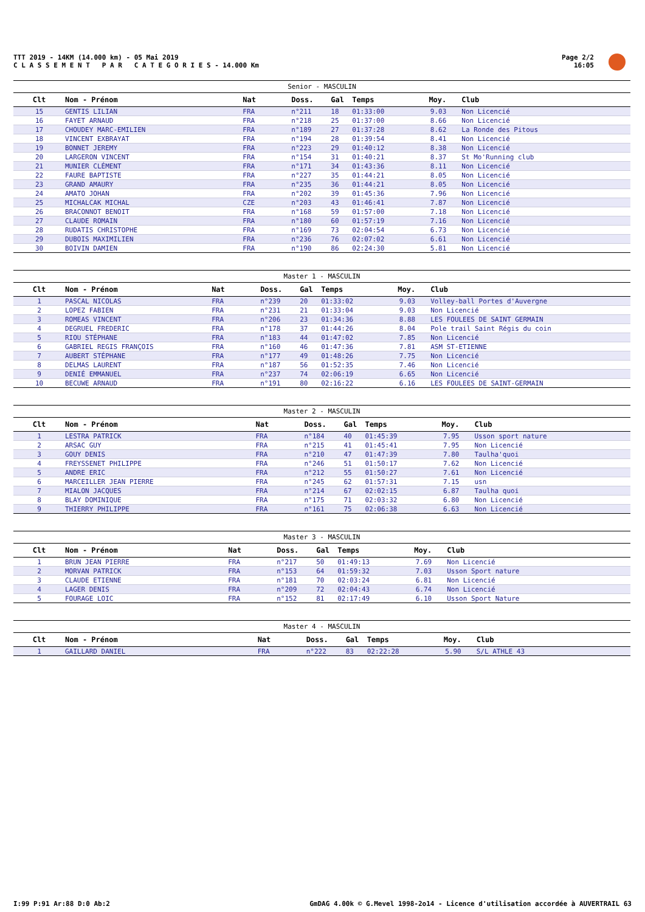TTT 2019 - 14KM (14.000 km) - 05 Mai 2019
C L A S S E M E N T P A R C A T E G O R I E S - 14.000 Km
Page 2/2
16:05
Senior - MASCULIN
| Clt | Nom - Prénom | Nat | Doss. | Gal | Temps | Moy. | Club |
| --- | --- | --- | --- | --- | --- | --- | --- |
| 15 | GENTIS LILIAN | FRA | n°211 | 18 | 01:33:00 | 9.03 | Non Licencié |
| 16 | FAYET ARNAUD | FRA | n°218 | 25 | 01:37:00 | 8.66 | Non Licencié |
| 17 | CHOUDEY MARC-EMILIEN | FRA | n°189 | 27 | 01:37:28 | 8.62 | La Ronde des Pitous |
| 18 | VINCENT EXBRAYAT | FRA | n°194 | 28 | 01:39:54 | 8.41 | Non Licencié |
| 19 | BONNET JEREMY | FRA | n°223 | 29 | 01:40:12 | 8.38 | Non Licencié |
| 20 | LARGERON VINCENT | FRA | n°154 | 31 | 01:40:21 | 8.37 | St Mo'Running club |
| 21 | MUNIER CLÉMENT | FRA | n°171 | 34 | 01:43:36 | 8.11 | Non Licencié |
| 22 | FAURE BAPTISTE | FRA | n°227 | 35 | 01:44:21 | 8.05 | Non Licencié |
| 23 | GRAND AMAURY | FRA | n°235 | 36 | 01:44:21 | 8.05 | Non Licencié |
| 24 | AMATO JOHAN | FRA | n°202 | 39 | 01:45:36 | 7.96 | Non Licencié |
| 25 | MICHALCAK MICHAL | CZE | n°203 | 43 | 01:46:41 | 7.87 | Non Licencié |
| 26 | BRACONNOT BENOIT | FRA | n°168 | 59 | 01:57:00 | 7.18 | Non Licencié |
| 27 | CLAUDE ROMAIN | FRA | n°180 | 60 | 01:57:19 | 7.16 | Non Licencié |
| 28 | RUDATIS CHRISTOPHE | FRA | n°169 | 73 | 02:04:54 | 6.73 | Non Licencié |
| 29 | DUBOIS MAXIMILIEN | FRA | n°236 | 76 | 02:07:02 | 6.61 | Non Licencié |
| 30 | BOIVIN DAMIEN | FRA | n°190 | 86 | 02:24:30 | 5.81 | Non Licencié |
Master 1 - MASCULIN
| Clt | Nom - Prénom | Nat | Doss. | Gal | Temps | Moy. | Club |
| --- | --- | --- | --- | --- | --- | --- | --- |
| 1 | PASCAL NICOLAS | FRA | n°239 | 20 | 01:33:02 | 9.03 | Volley-ball Portes d'Auvergne |
| 2 | LOPEZ FABIEN | FRA | n°231 | 21 | 01:33:04 | 9.03 | Non Licencié |
| 3 | ROMEAS VINCENT | FRA | n°206 | 23 | 01:34:36 | 8.88 | LES FOULEES DE SAINT GERMAIN |
| 4 | DEGRUEL FREDERIC | FRA | n°178 | 37 | 01:44:26 | 8.04 | Pole trail Saint Régis du coin |
| 5 | RIOU STÉPHANE | FRA | n°183 | 44 | 01:47:02 | 7.85 | Non Licencié |
| 6 | GABRIEL REGIS FRANÇOIS | FRA | n°160 | 46 | 01:47:36 | 7.81 | ASM ST-ETIENNE |
| 7 | AUBERT STÉPHANE | FRA | n°177 | 49 | 01:48:26 | 7.75 | Non Licencié |
| 8 | DELMAS LAURENT | FRA | n°187 | 56 | 01:52:35 | 7.46 | Non Licencié |
| 9 | DENIÉ EMMANUEL | FRA | n°237 | 74 | 02:06:19 | 6.65 | Non Licencié |
| 10 | BECUWE ARNAUD | FRA | n°191 | 80 | 02:16:22 | 6.16 | LES FOULEES DE SAINT-GERMAIN |
Master 2 - MASCULIN
| Clt | Nom - Prénom | Nat | Doss. | Gal | Temps | Moy. | Club |
| --- | --- | --- | --- | --- | --- | --- | --- |
| 1 | LESTRA PATRICK | FRA | n°184 | 40 | 01:45:39 | 7.95 | Usson sport nature |
| 2 | ARSAC GUY | FRA | n°215 | 41 | 01:45:41 | 7.95 | Non Licencié |
| 3 | GOUY DENIS | FRA | n°210 | 47 | 01:47:39 | 7.80 | Taulha'quoi |
| 4 | FREYSSENET PHILIPPE | FRA | n°246 | 51 | 01:50:17 | 7.62 | Non Licencié |
| 5 | ANDRE ERIC | FRA | n°212 | 55 | 01:50:27 | 7.61 | Non Licencié |
| 6 | MARCEILLER JEAN PIERRE | FRA | n°245 | 62 | 01:57:31 | 7.15 | usn |
| 7 | MIALON JACQUES | FRA | n°214 | 67 | 02:02:15 | 6.87 | Taulha quoi |
| 8 | BLAY DOMINIQUE | FRA | n°175 | 71 | 02:03:32 | 6.80 | Non Licencié |
| 9 | THIERRY PHILIPPE | FRA | n°161 | 75 | 02:06:38 | 6.63 | Non Licencié |
Master 3 - MASCULIN
| Clt | Nom - Prénom | Nat | Doss. | Gal | Temps | Moy. | Club |
| --- | --- | --- | --- | --- | --- | --- | --- |
| 1 | BRUN JEAN PIERRE | FRA | n°217 | 50 | 01:49:13 | 7.69 | Non Licencié |
| 2 | MORVAN PATRICK | FRA | n°153 | 64 | 01:59:32 | 7.03 | Usson Sport nature |
| 3 | CLAUDE ETIENNE | FRA | n°181 | 70 | 02:03:24 | 6.81 | Non Licencié |
| 4 | LAGER DENIS | FRA | n°209 | 72 | 02:04:43 | 6.74 | Non Licencié |
| 5 | FOURAGE LOIC | FRA | n°152 | 81 | 02:17:49 | 6.10 | Usson Sport Nature |
Master 4 - MASCULIN
| Clt | Nom - Prénom | Nat | Doss. | Gal | Temps | Moy. | Club |
| --- | --- | --- | --- | --- | --- | --- | --- |
| 1 | GAILLARD DANIEL | FRA | n°222 | 83 | 02:22:28 | 5.90 | S/L ATHLE 43 |
I:99 P:91 Ar:88 D:0 Ab:2 GmDAG 4.00k © G.Mevel 1998-2o14 - Licence d'utilisation accordée à AUVERTRAIL 63